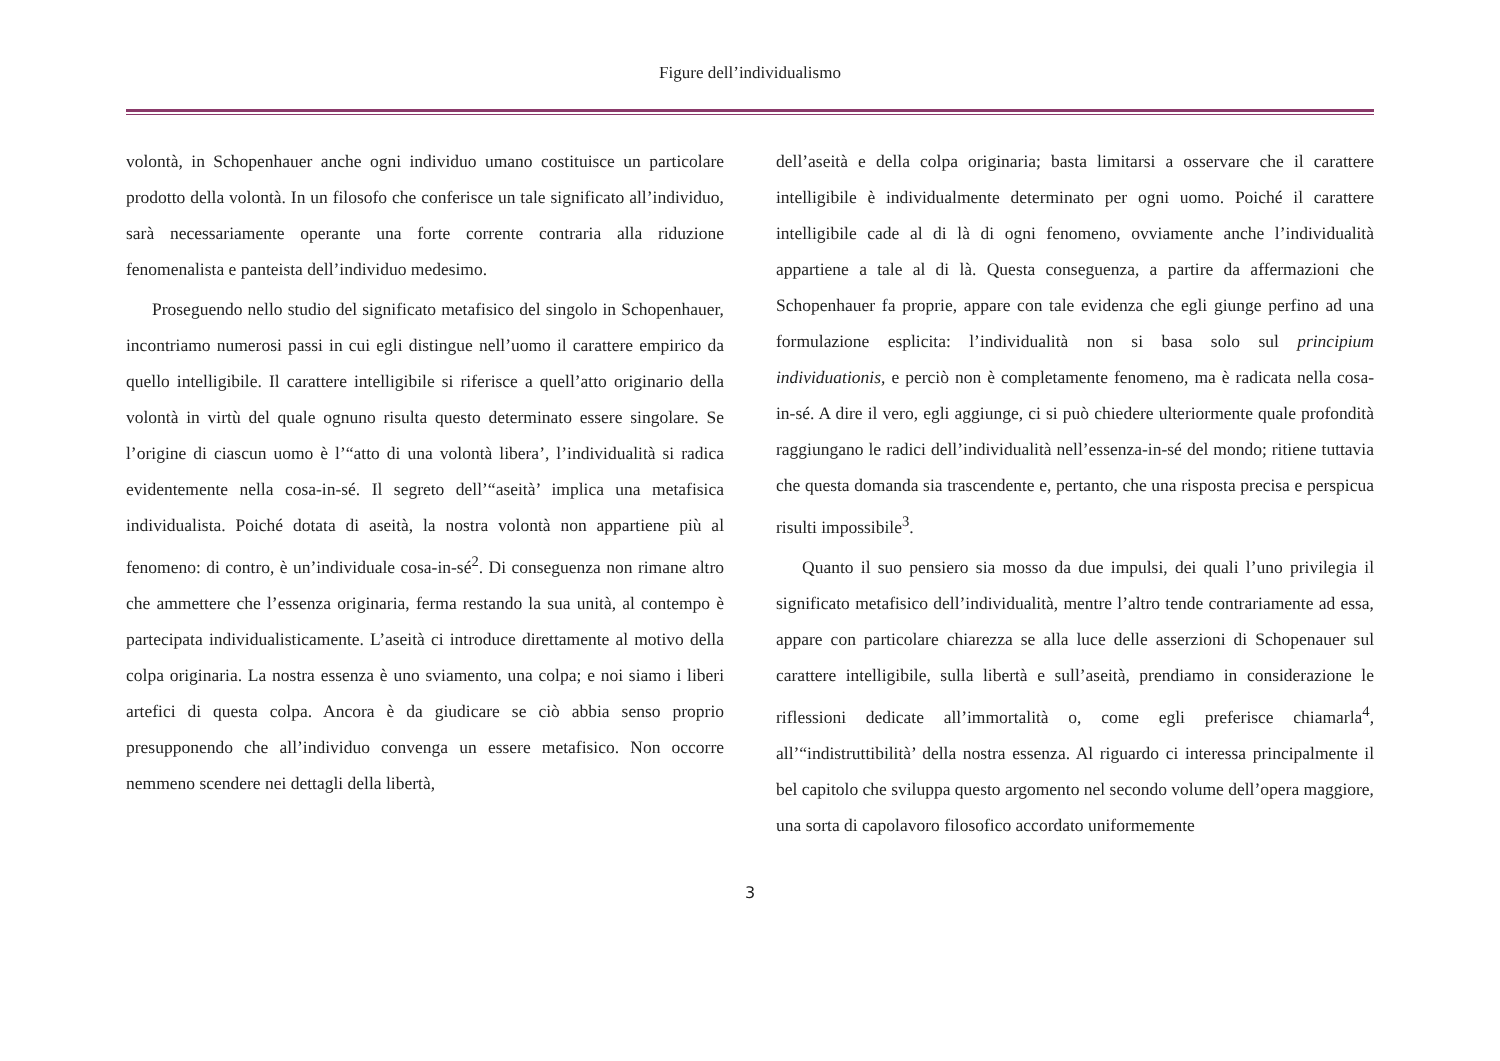Figure dell’individualismo
volontà, in Schopenhauer anche ogni individuo umano costituisce un particolare prodotto della volontà. In un filosofo che conferisce un tale significato all’individuo, sarà necessariamente operante una forte corrente contraria alla riduzione fenomenalista e panteista dell’individuo medesimo.
Proseguendo nello studio del significato metafisico del singolo in Schopenhauer, incontriamo numerosi passi in cui egli distingue nell’uomo il carattere empirico da quello intelligibile. Il carattere intelligibile si riferisce a quell’atto originario della volontà in virtù del quale ognuno risulta questo determinato essere singolare. Se l’origine di ciascun uomo è l’“atto di una volontà libera’, l’individualità si radica evidentemente nella cosa-in-sé. Il segreto dell’“aseità’ implica una metafisica individualista. Poiché dotata di aseità, la nostra volontà non appartiene più al fenomeno: di contro, è un’individuale cosa-in-sé<sup>2</sup>. Di conseguenza non rimane altro che ammettere che l’essenza originaria, ferma restando la sua unità, al contempo è partecipata individualisticamente. L’aseità ci introduce direttamente al motivo della colpa originaria. La nostra essenza è uno sviamento, una colpa; e noi siamo i liberi artefici di questa colpa. Ancora è da giudicare se ciò abbia senso proprio presupponendo che all’individuo convenga un essere metafisico. Non occorre nemmeno scendere nei dettagli della libertà,
dell’aseità e della colpa originaria; basta limitarsi a osservare che il carattere intelligibile è individualmente determinato per ogni uomo. Poiché il carattere intelligibile cade al di là di ogni fenomeno, ovviamente anche l’individualità appartiene a tale al di là. Questa conseguenza, a partire da affermazioni che Schopenhauer fa proprie, appare con tale evidenza che egli giunge perfino ad una formulazione esplicita: l’individualità non si basa solo sul principium individuationis, e perciò non è completamente fenomeno, ma è radicata nella cosa-in-sé. A dire il vero, egli aggiunge, ci si può chiedere ulteriormente quale profondità raggiungano le radici dell’individualità nell’essenza-in-sé del mondo; ritiene tuttavia che questa domanda sia trascendente e, pertanto, che una risposta precisa e perspicua risulti impossibile<sup>3</sup>.
Quanto il suo pensiero sia mosso da due impulsi, dei quali l’uno privilegia il significato metafisico dell’individualità, mentre l’altro tende contrariamente ad essa, appare con particolare chiarezza se alla luce delle asserzioni di Schopenauer sul carattere intelligibile, sulla libertà e sull’aseità, prendiamo in considerazione le riflessioni dedicate all’immortalità o, come egli preferisce chiamarla<sup>4</sup>, all’“indistruttibilità’ della nostra essenza. Al riguardo ci interessa principalmente il bel capitolo che sviluppa questo argomento nel secondo volume dell’opera maggiore, una sorta di capolavoro filosofico accordato uniformemente
3